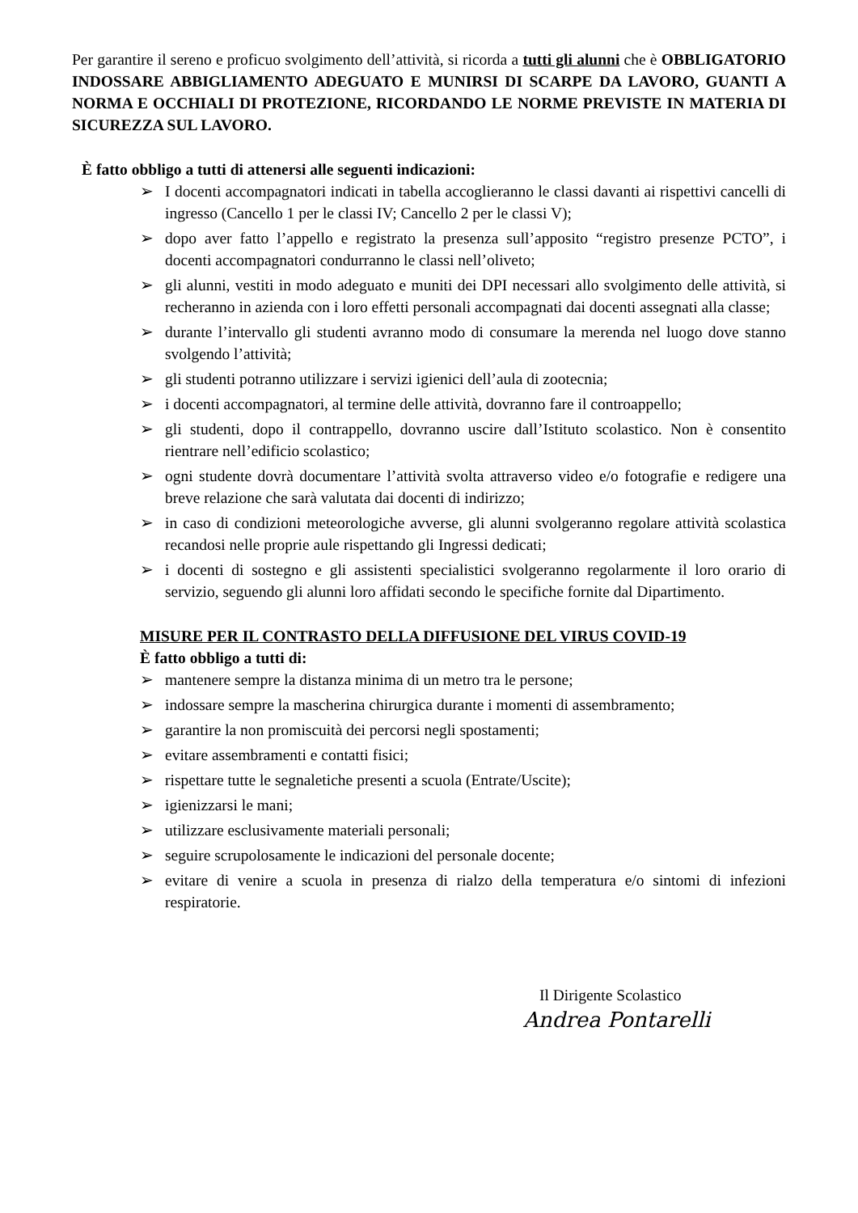Per garantire il sereno e proficuo svolgimento dell’attività, si ricorda a tutti gli alunni che è OBBLIGATORIO INDOSSARE ABBIGLIAMENTO ADEGUATO E MUNIRSI DI SCARPE DA LAVORO, GUANTI A NORMA E OCCHIALI DI PROTEZIONE, RICORDANDO LE NORME PREVISTE IN MATERIA DI SICUREZZA SUL LAVORO.
È fatto obbligo a tutti di attenersi alle seguenti indicazioni:
➢ I docenti accompagnatori indicati in tabella accoglieranno le classi davanti ai rispettivi cancelli di ingresso (Cancello 1 per le classi IV; Cancello 2 per le classi V);
➢ dopo aver fatto l’appello e registrato la presenza sull’apposito “registro presenze PCTO”, i docenti accompagnatori condurranno le classi nell’oliveto;
➢ gli alunni, vestiti in modo adeguato e muniti dei DPI necessari allo svolgimento delle attività, si recheranno in azienda con i loro effetti personali accompagnati dai docenti assegnati alla classe;
➢ durante l’intervallo gli studenti avranno modo di consumare la merenda nel luogo dove stanno svolgendo l’attività;
➢ gli studenti potranno utilizzare i servizi igienici dell’aula di zootecnia;
➢ i docenti accompagnatori, al termine delle attività, dovranno fare il controappello;
➢ gli studenti, dopo il contrappello, dovranno uscire dall’Istituto scolastico. Non è consentito rientrare nell’edificio scolastico;
➢ ogni studente dovrà documentare l’attività svolta attraverso video e/o fotografie e redigere una breve relazione che sarà valutata dai docenti di indirizzo;
➢ in caso di condizioni meteorologiche avverse, gli alunni svolgeranno regolare attività scolastica recandosi nelle proprie aule rispettando gli Ingressi dedicati;
➢ i docenti di sostegno e gli assistenti specialistici svolgeranno regolarmente il loro orario di servizio, seguendo gli alunni loro affidati secondo le specifiche fornite dal Dipartimento.
MISURE PER IL CONTRASTO DELLA DIFFUSIONE DEL VIRUS COVID-19
È fatto obbligo a tutti di:
➢ mantenere sempre la distanza minima di un metro tra le persone;
➢ indossare sempre la mascherina chirurgica durante i momenti di assembramento;
➢ garantire la non promiscuità dei percorsi negli spostamenti;
➢ evitare assembramenti e contatti fisici;
➢ rispettare tutte le segnaletiche presenti a scuola (Entrate/Uscite);
➢ igienizzarsi le mani;
➢ utilizzare esclusivamente materiali personali;
➢ seguire scrupolosamente le indicazioni del personale docente;
➢ evitare di venire a scuola in presenza di rialzo della temperatura e/o sintomi di infezioni respiratorie.
Il Dirigente Scolastico
Andrea Pontarelli